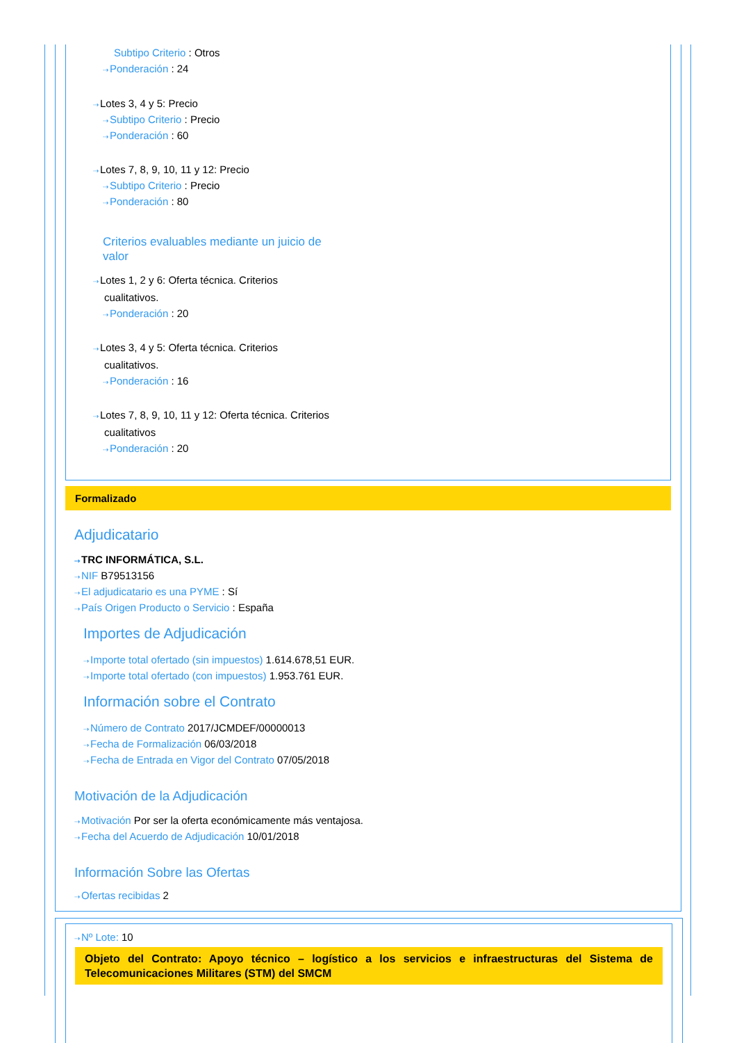Subtipo Criterio : Otros
⇢Ponderación : 24
⇢Lotes 3, 4 y 5: Precio
⇢Subtipo Criterio : Precio
⇢Ponderación : 60
⇢Lotes 7, 8, 9, 10, 11 y 12: Precio
⇢Subtipo Criterio : Precio
⇢Ponderación : 80
Criterios evaluables mediante un juicio de valor
⇢Lotes 1, 2 y 6: Oferta técnica. Criterios cualitativos.
⇢Ponderación : 20
⇢Lotes 3, 4 y 5: Oferta técnica. Criterios cualitativos.
⇢Ponderación : 16
⇢Lotes 7, 8, 9, 10, 11 y 12: Oferta técnica. Criterios cualitativos
⇢Ponderación : 20
Formalizado
Adjudicatario
⇢TRC INFORMÁTICA, S.L.
⇢NIF B79513156
⇢El adjudicatario es una PYME : Sí
⇢País Origen Producto o Servicio : España
Importes de Adjudicación
⇢Importe total ofertado (sin impuestos) 1.614.678,51 EUR.
⇢Importe total ofertado (con impuestos) 1.953.761 EUR.
Información sobre el Contrato
⇢Número de Contrato 2017/JCMDEF/00000013
⇢Fecha de Formalización 06/03/2018
⇢Fecha de Entrada en Vigor del Contrato 07/05/2018
Motivación de la Adjudicación
⇢Motivación Por ser la oferta económicamente más ventajosa.
⇢Fecha del Acuerdo de Adjudicación 10/01/2018
Información Sobre las Ofertas
⇢Ofertas recibidas 2
⇢Nº Lote: 10
Objeto del Contrato: Apoyo técnico – logístico a los servicios e infraestructuras del Sistema de Telecomunicaciones Militares (STM) del SMCM